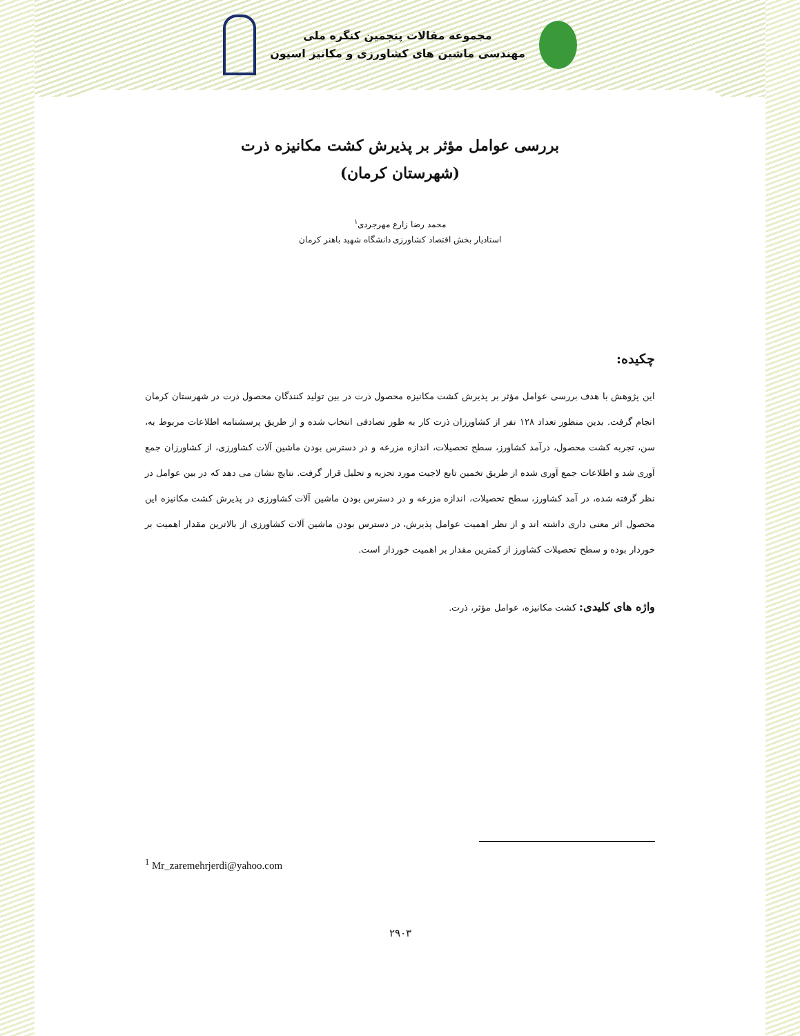مجموعه مقالات پنجمین کنگره ملی
مهندسی ماشین های کشاورزی و مکانیز اسیون
بررسی عوامل مؤثر بر پذیرش کشت مکانیزه ذرت
(شهرستان کرمان)
محمد رضا زارع مهرجردی<sup>۱</sup>
استادیار بخش اقتصاد کشاورزی دانشگاه شهید باهنر کرمان
چکیده:
این پژوهش با هدف بررسی عوامل مؤثر بر پذیرش کشت مکانیزه محصول ذرت در بین تولید کنندگان محصول ذرت در شهرستان کرمان انجام گرفت. بدین منظور تعداد ۱۲۸ نفر از کشاورزان ذرت کار به طور تصادفی انتخاب شده و از طریق پرسشنامه اطلاعات مربوط به، سن، تجربه کشت محصول، درآمد کشاورز، سطح تحصیلات، اندازه مزرعه و در دسترس بودن ماشین آلات کشاورزی، از کشاورزان جمع آوری شد و اطلاعات جمع آوری شده از طریق تخمین تابع لاجیت مورد تجزیه و تحلیل قرار گرفت. نتایج نشان می دهد که در بین عوامل در نظر گرفته شده، در آمد کشاورز، سطح تحصیلات، اندازه مزرعه و در دسترس بودن ماشین آلات کشاورزی در پذیرش کشت مکانیزه این محصول اثر معنی داری داشته اند و از نظر اهمیت عوامل پذیرش، در دسترس بودن ماشین آلات کشاورزی از بالاترین مقدار اهمیت بر خوردار بوده و سطح تحصیلات کشاورز از کمترین مقدار بر اهمیت خوردار است.
واژه های کلیدی: کشت مکانیزه، عوامل مؤثر، ذرت.
<sup>1</sup> Mr_zaremehrjerdi@yahoo.com
۲۹۰۳